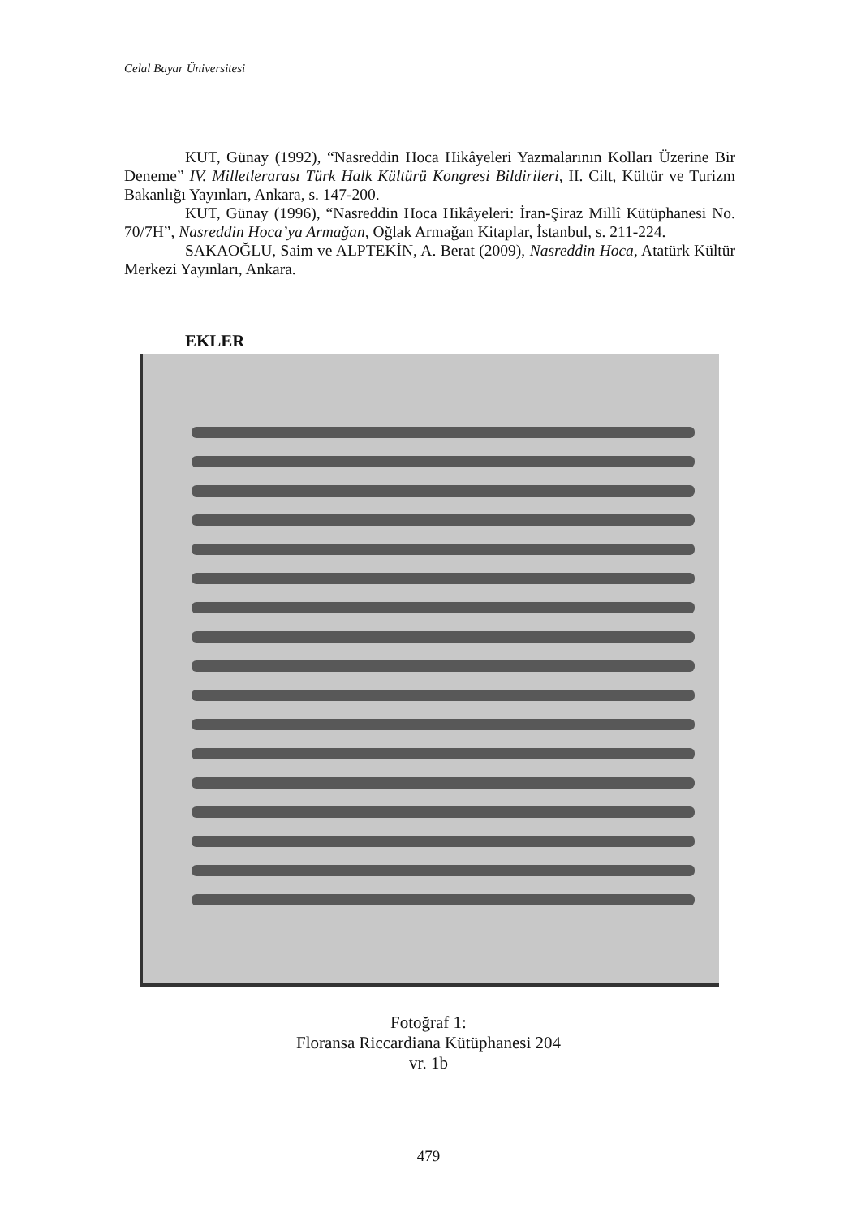Celal Bayar Üniversitesi
KUT, Günay (1992), “Nasreddin Hoca Hikâyeleri Yazmalarının Kolları Üzerine Bir Deneme” IV. Milletlerarası Türk Halk Kültürü Kongresi Bildirileri, II. Cilt, Kültür ve Turizm Bakanlığı Yayınları, Ankara, s. 147-200.
KUT, Günay (1996), “Nasreddin Hoca Hikâyeleri: İran-Şiraz Millî Kütüphanesi No. 70/7H”, Nasreddin Hoca’ya Armağan, Oğlak Armağan Kitaplar, İstanbul, s. 211-224.
SAKAOĞLU, Saim ve ALPTEKİN, A. Berat (2009), Nasreddin Hoca, Atatürk Kültür Merkezi Yayınları, Ankara.
EKLER
Fotoğraf 1:
Floransa Riccardiana Kütüphanesi 204
vr. 1b
479